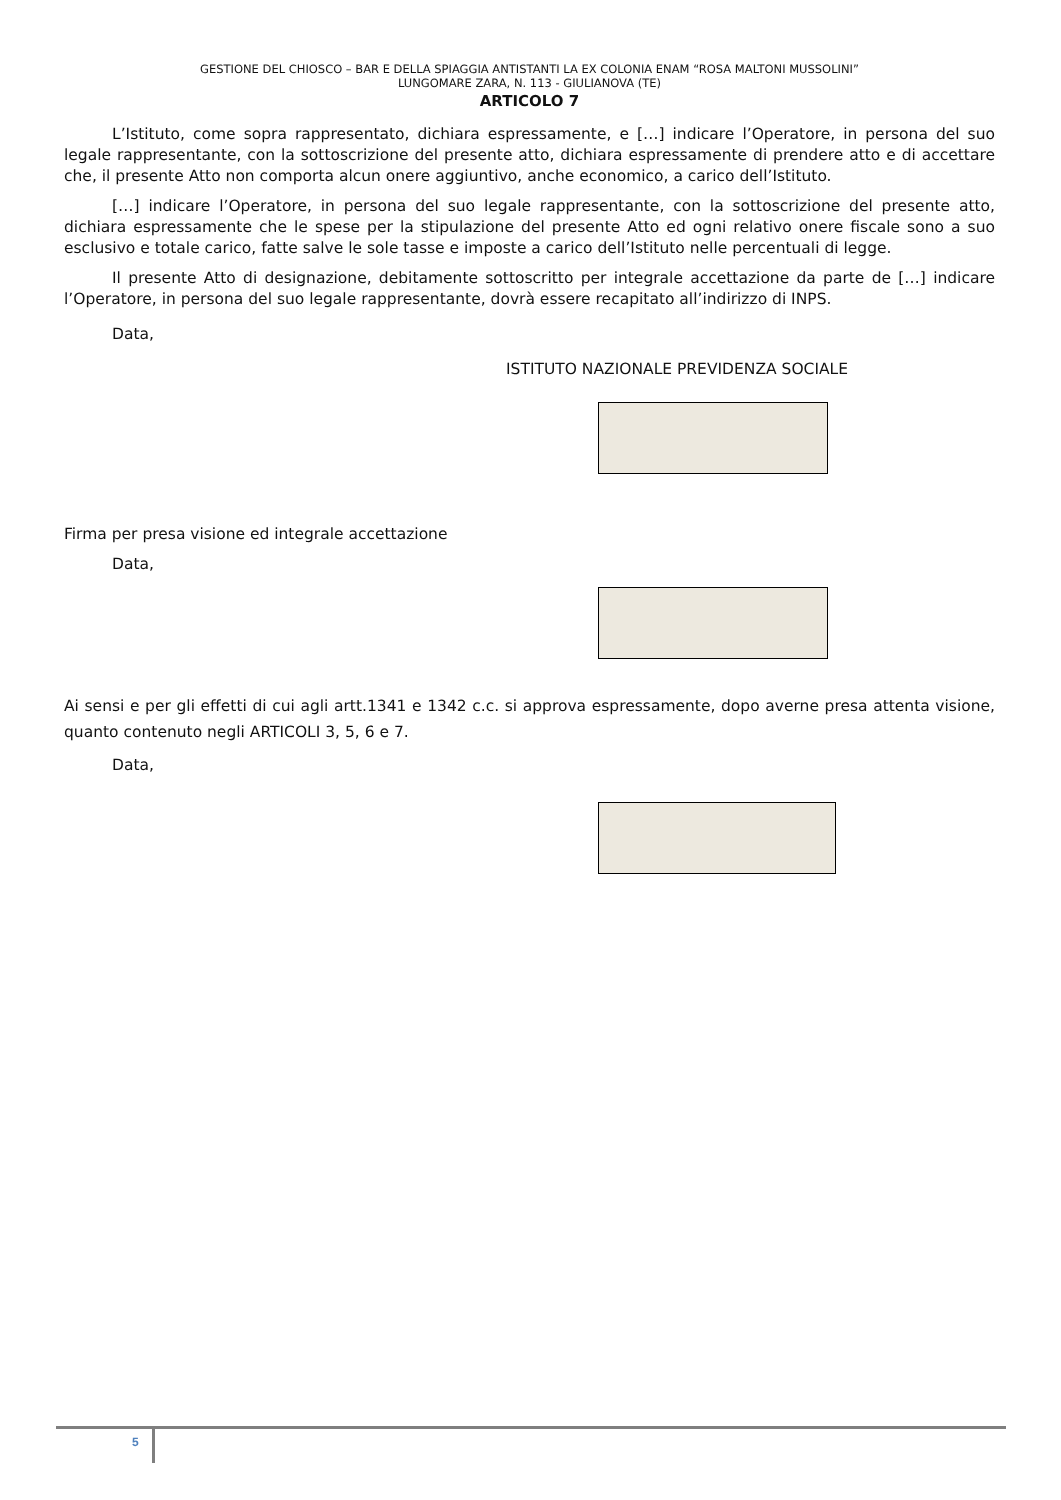GESTIONE DEL CHIOSCO – BAR E DELLA SPIAGGIA ANTISTANTI LA EX COLONIA ENAM “ROSA MALTONI MUSSOLINI”
LUNGOMARE ZARA, N. 113 - GIULIANOVA (TE)
ARTICOLO 7
L’Istituto, come sopra rappresentato, dichiara espressamente, e […] indicare l’Operatore, in persona del suo legale rappresentante, con la sottoscrizione del presente atto, dichiara espressamente di prendere atto e di accettare che, il presente Atto non comporta alcun onere aggiuntivo, anche economico, a carico dell’Istituto.
[…] indicare l’Operatore, in persona del suo legale rappresentante, con la sottoscrizione del presente atto, dichiara espressamente che le spese per la stipulazione del presente Atto ed ogni relativo onere fiscale sono a suo esclusivo e totale carico, fatte salve le sole tasse e imposte a carico dell’Istituto nelle percentuali di legge.
Il presente Atto di designazione, debitamente sottoscritto per integrale accettazione da parte de […] indicare l’Operatore, in persona del suo legale rappresentante, dovrà essere recapitato all’indirizzo di INPS.
Data,
ISTITUTO NAZIONALE PREVIDENZA SOCIALE
Firma per presa visione ed integrale accettazione
Data,
Ai sensi e per gli effetti di cui agli artt.1341 e 1342 c.c. si approva espressamente, dopo averne presa attenta visione, quanto contenuto negli ARTICOLI 3, 5, 6 e 7.
Data,
5